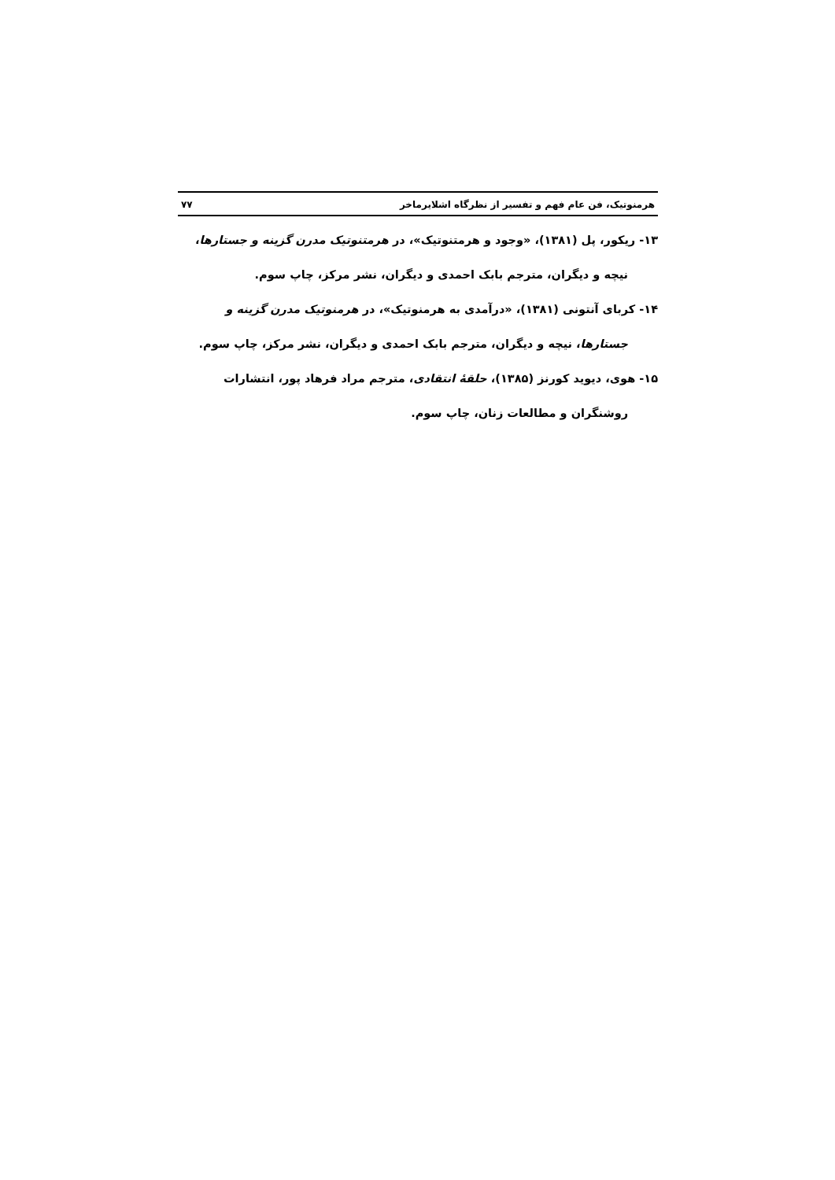هرمنوتیک، فن عام فهم و تفسیر از نظرگاه اشلایرماخر ۷۷
۱۳- ریکور، پل (۱۳۸۱)، «وجود و هرمتنوتیک»، در هرمتنوتیک مدرن گزینه و جستارها،
نیچه و دیگران، مترجم بابک احمدی و دیگران، نشر مرکز، چاپ سوم.
۱۴- کربای آنتونی (۱۳۸۱)، «درآمدی به هرمنوتیک»، در هرمنوتیک مدرن گزینه و
جستارها، نیچه و دیگران، مترجم بابک احمدی و دیگران، نشر مرکز، چاپ سوم.
۱۵- هوی، دیوید کورنز (۱۳۸۵)، حلقهٔ انتقادی، مترجم مراد فرهاد پور، انتشارات
روشنگران و مطالعات زنان، چاپ سوم.